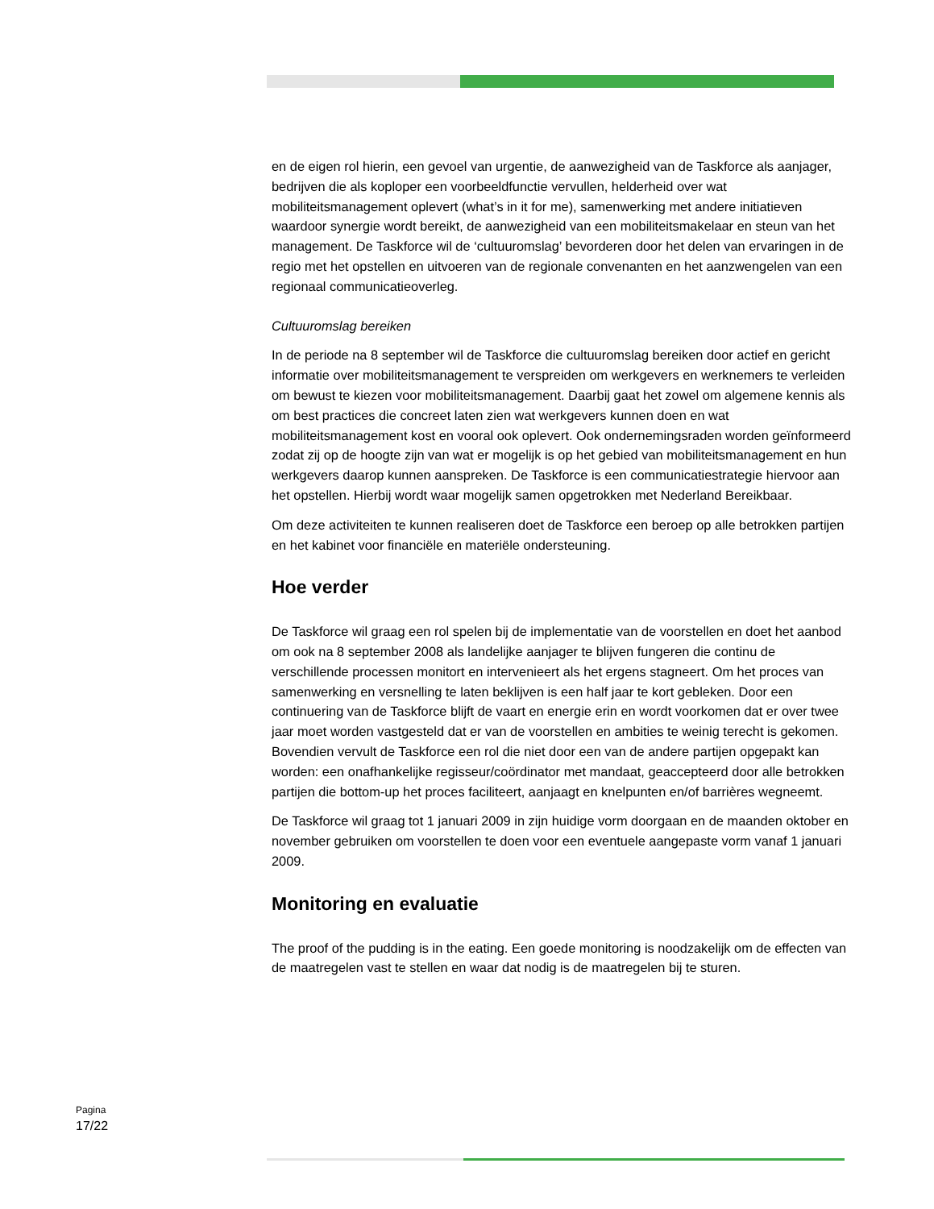en de eigen rol hierin, een gevoel van urgentie, de aanwezigheid van de Taskforce als aanjager, bedrijven die als koploper een voorbeeldfunctie vervullen, helderheid over wat mobiliteitsmanagement oplevert (what’s in it for me), samenwerking met andere initiatieven waardoor synergie wordt bereikt, de aanwezigheid van een mobiliteitsmakelaar en steun van het management. De Taskforce wil de ‘cultuuromslag’ bevorderen door het delen van ervaringen in de regio met het opstellen en uitvoeren van de regionale convenanten en het aanzwengelen van een regionaal communicatieoverleg.
Cultuuromslag bereiken
In de periode na 8 september wil de Taskforce die cultuuromslag bereiken door actief en gericht informatie over mobiliteitsmanagement te verspreiden om werkgevers en werknemers te verleiden om bewust te kiezen voor mobiliteitsmanagement. Daarbij gaat het zowel om algemene kennis als om best practices die concreet laten zien wat werkgevers kunnen doen en wat mobiliteitsmanagement kost en vooral ook oplevert. Ook ondernemingsraden worden geïnformeerd zodat zij op de hoogte zijn van wat er mogelijk is op het gebied van mobiliteitsmanagement en hun werkgevers daarop kunnen aanspreken. De Taskforce is een communicatiestrategie hiervoor aan het opstellen. Hierbij wordt waar mogelijk samen opgetrokken met Nederland Bereikbaar.
Om deze activiteiten te kunnen realiseren doet de Taskforce een beroep op alle betrokken partijen en het kabinet voor financiële en materiële ondersteuning.
Hoe verder
De Taskforce wil graag een rol spelen bij de implementatie van de voorstellen en doet het aanbod om ook na 8 september 2008 als landelijke aanjager te blijven fungeren die continu de verschillende processen monitort en intervenieert als het ergens stagneert. Om het proces van samenwerking en versnelling te laten beklijven is een half jaar te kort gebleken. Door een continuering van de Taskforce blijft de vaart en energie erin en wordt voorkomen dat er over twee jaar moet worden vastgesteld dat er van de voorstellen en ambities te weinig terecht is gekomen. Bovendien vervult de Taskforce een rol die niet door een van de andere partijen opgepakt kan worden: een onafhankelijke regisseur/coördinator met mandaat, geaccepteerd door alle betrokken partijen die bottom-up het proces faciliteert, aanjaagt en knelpunten en/of barrières wegneemt.
De Taskforce wil graag tot 1 januari 2009 in zijn huidige vorm doorgaan en de maanden oktober en november gebruiken om voorstellen te doen voor een eventuele aangepaste vorm vanaf 1 januari 2009.
Monitoring en evaluatie
The proof of the pudding is in the eating. Een goede monitoring is noodzakelijk om de effecten van de maatregelen vast te stellen en waar dat nodig is de maatregelen bij te sturen.
Pagina
17/22